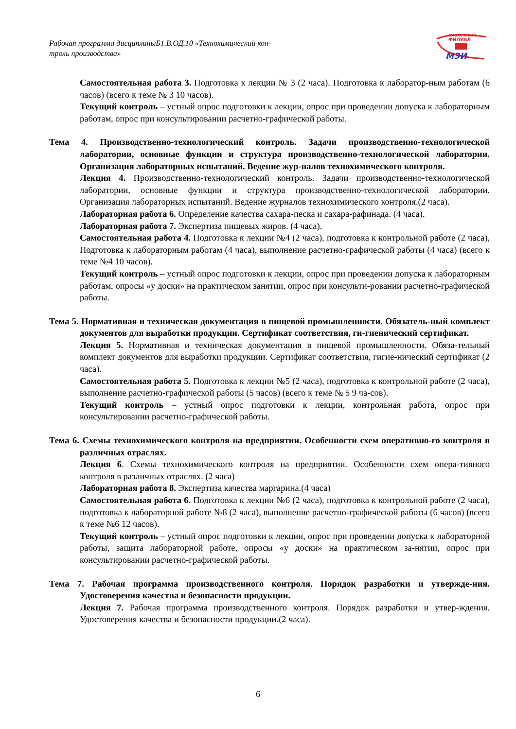Рабочая программа дисциплиныБ1.В.ОД.10 «Технохимический кон-
троль производства»
СМОЛЕНСКИЙ
ФИЛИАЛ
МЭИ
Самостоятельная работа 3. Подготовка к лекции № 3 (2 часа). Подготовка к лаборатор-ным работам (6 часов) (всего к теме № 3 10 часов).
Текущий контроль – устный опрос подготовки к лекции, опрос при проведении допуска к лабораторным работам, опрос при консультировании расчетно-графической работы.
Тема 4. Производственно-технологический контроль. Задачи производственно-технологической лаборатории, основные функции и структура производственно-технологической лаборатории. Организация лабораторных испытаний. Ведение жур-налов технохимического контроля.
Лекция 4. Производственно-технологический контроль. Задачи производственно-технологической лаборатории, основные функции и структура производственно-технологической лаборатории. Организация лабораторных испытаний. Ведение журналов технохимического контроля.(2 часа).
Лабораторная работа 6. Определение качества сахара-песка и сахара-рафинада. (4 часа).
Лабораторная работа 7. Экспертиза пищевых жиров. (4 часа).
Самостоятельная работа 4. Подготовка к лекции №4 (2 часа), подготовка к контрольной работе (2 часа), Подготовка к лабораторным работам (4 часа), выполнение расчетно-графической работы (4 часа) (всего к теме №4 10 часов).
Текущий контроль – устный опрос подготовки к лекции, опрос при проведении допуска к лабораторным работам, опросы «у доски» на практическом занятии, опрос при консульти-ровании расчетно-графической работы.
Тема 5. Нормативная и техническая документация в пищевой промышленности. Обязатель-ный комплект документов для выработки продукции. Сертификат соответствия, ги-гиенический сертификат.
Лекция 5. Нормативная и техническая документация в пищевой промышленности. Обяза-тельный комплект документов для выработки продукции. Сертификат соответствия, гигие-нический сертификат (2 часа).
Самостоятельная работа 5. Подготовка к лекции №5 (2 часа), подготовка к контрольной работе (2 часа), выполнение расчетно-графической работы (5 часов) (всего к теме № 5 9 ча-сов).
Текущий контроль – устный опрос подготовки к лекции, контрольная работа, опрос при консультировании расчетно-графической работы.
Тема 6. Схемы технохимического контроля на предприятии. Особенности схем оперативно-го контроля в различных отраслях.
Лекция 6. Схемы технохимического контроля на предприятии. Особенности схем опера-тивного контроля в различных отраслях. (2 часа)
Лабораторная работа 8. Экспертиза качества маргарина.(4 часа)
Самостоятельная работа 6. Подготовка к лекции №6 (2 часа), подготовка к контрольной работе (2 часа), подготовка к лабораторной работе №8 (2 часа), выполнение расчетно-графической работы (6 часов) (всего к теме №6 12 часов).
Текущий контроль – устный опрос подготовки к лекции, опрос при проведении допуска к лабораторной работы, защита лабораторной работе, опросы «у доски» на практическом за-нятии, опрос при консультировании расчетно-графической работы.
Тема 7. Рабочая программа производственного контроля. Порядок разработки и утвержде-ния. Удостоверения качества и безопасности продукции.
Лекция 7. Рабочая программа производственного контроля. Порядок разработки и утвер-ждения. Удостоверения качества и безопасности продукции.(2 часа).
6